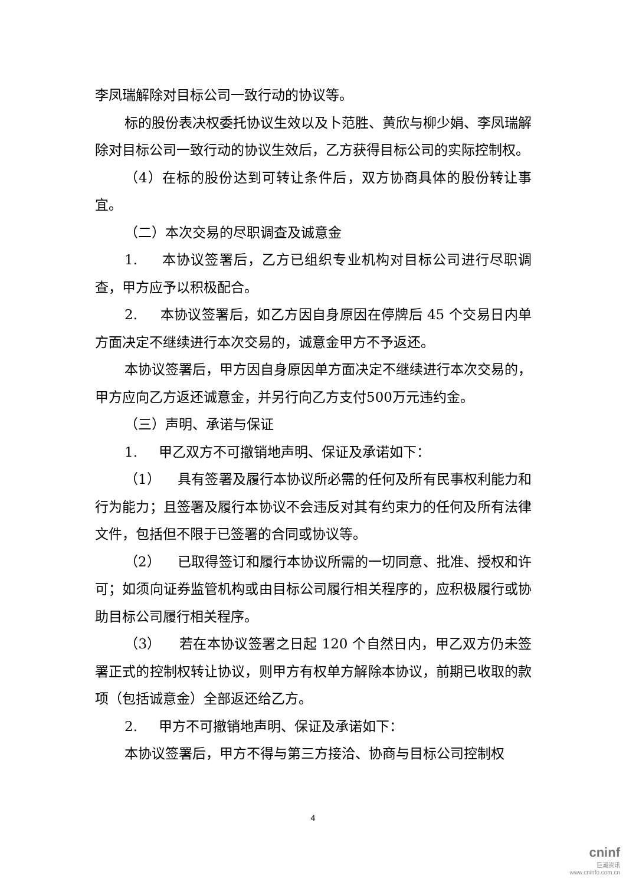李凤瑞解除对目标公司一致行动的协议等。
标的股份表决权委托协议生效以及卜范胜、黄欣与柳少娟、李凤瑞解除对目标公司一致行动的协议生效后，乙方获得目标公司的实际控制权。
（4）在标的股份达到可转让条件后，双方协商具体的股份转让事宜。
（二）本次交易的尽职调查及诚意金
1. 本协议签署后，乙方已组织专业机构对目标公司进行尽职调查，甲方应予以积极配合。
2. 本协议签署后，如乙方因自身原因在停牌后 45 个交易日内单方面决定不继续进行本次交易的，诚意金甲方不予返还。
本协议签署后，甲方因自身原因单方面决定不继续进行本次交易的，甲方应向乙方返还诚意金，并另行向乙方支付500万元违约金。
（三）声明、承诺与保证
1. 甲乙双方不可撤销地声明、保证及承诺如下：
（1） 具有签署及履行本协议所必需的任何及所有民事权利能力和行为能力；且签署及履行本协议不会违反对其有约束力的任何及所有法律文件，包括但不限于已签署的合同或协议等。
（2） 已取得签订和履行本协议所需的一切同意、批准、授权和许可；如须向证券监管机构或由目标公司履行相关程序的，应积极履行或协助目标公司履行相关程序。
（3） 若在本协议签署之日起 120 个自然日内，甲乙双方仍未签署正式的控制权转让协议，则甲方有权单方解除本协议，前期已收取的款项（包括诚意金）全部返还给乙方。
2. 甲方不可撤销地声明、保证及承诺如下：
本协议签署后，甲方不得与第三方接洽、协商与目标公司控制权
4
cninf
巨潮资讯
www.cninfo.com.cn